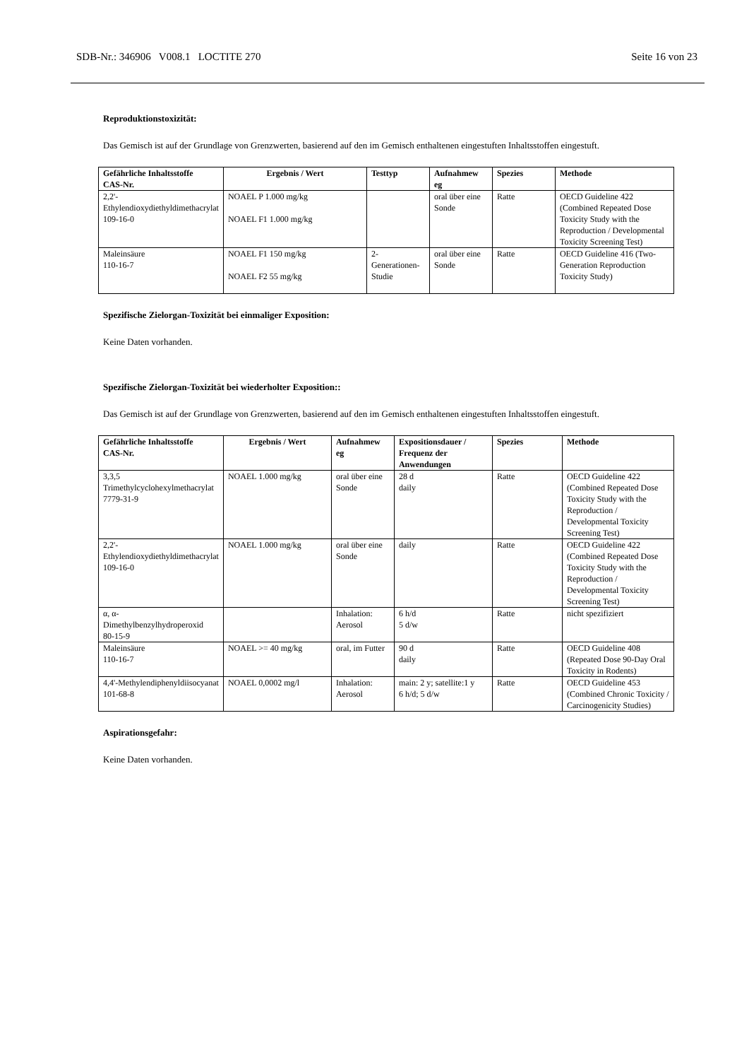SDB-Nr.: 346906 V008.1 LOCTITE 270 Seite 16 von 23
Reproduktionstoxizität:
Das Gemisch ist auf der Grundlage von Grenzwerten, basierend auf den im Gemisch enthaltenen eingestuften Inhaltsstoffen eingestuft.
| Gefährliche Inhaltsstoffe CAS-Nr. | Ergebnis / Wert | Testtyp | Aufnahmew eg | Spezies | Methode |
| --- | --- | --- | --- | --- | --- |
| 2,2'-Ethylendioxydiethyldimethacrylat 109-16-0 | NOAEL P 1.000 mg/kg NOAEL F1 1.000 mg/kg | | oral über eine Sonde | Ratte | OECD Guideline 422 (Combined Repeated Dose Toxicity Study with the Reproduction / Developmental Toxicity Screening Test) |
| Maleinsäure 110-16-7 | NOAEL F1 150 mg/kg NOAEL F2 55 mg/kg | 2-Generationen-Studie | oral über eine Sonde | Ratte | OECD Guideline 416 (Two-Generation Reproduction Toxicity Study) |
Spezifische Zielorgan-Toxizität bei einmaliger Exposition:
Keine Daten vorhanden.
Spezifische Zielorgan-Toxizität bei wiederholter Exposition::
Das Gemisch ist auf der Grundlage von Grenzwerten, basierend auf den im Gemisch enthaltenen eingestuften Inhaltsstoffen eingestuft.
| Gefährliche Inhaltsstoffe CAS-Nr. | Ergebnis / Wert | Aufnahmew eg | Expositionsdauer / Frequenz der Anwendungen | Spezies | Methode |
| --- | --- | --- | --- | --- | --- |
| 3,3,5 Trimethylcyclohexylmethacrylat 7779-31-9 | NOAEL 1.000 mg/kg | oral über eine Sonde | 28 d daily | Ratte | OECD Guideline 422 (Combined Repeated Dose Toxicity Study with the Reproduction / Developmental Toxicity Screening Test) |
| 2,2'-Ethylendioxydiethyldimethacrylat 109-16-0 | NOAEL 1.000 mg/kg | oral über eine Sonde | daily | Ratte | OECD Guideline 422 (Combined Repeated Dose Toxicity Study with the Reproduction / Developmental Toxicity Screening Test) |
| α, α-Dimethylbenzylhydroperoxid 80-15-9 | | Inhalation: Aerosol | 6 h/d 5 d/w | Ratte | nicht spezifiziert |
| Maleinsäure 110-16-7 | NOAEL >= 40 mg/kg | oral, im Futter | 90 d daily | Ratte | OECD Guideline 408 (Repeated Dose 90-Day Oral Toxicity in Rodents) |
| 4,4'-Methylendiphenyldiisocyanat 101-68-8 | NOAEL 0,0002 mg/l | Inhalation: Aerosol | main: 2 y; satellite:1 y 6 h/d; 5 d/w | Ratte | OECD Guideline 453 (Combined Chronic Toxicity / Carcinogenicity Studies) |
Aspirationsgefahr:
Keine Daten vorhanden.